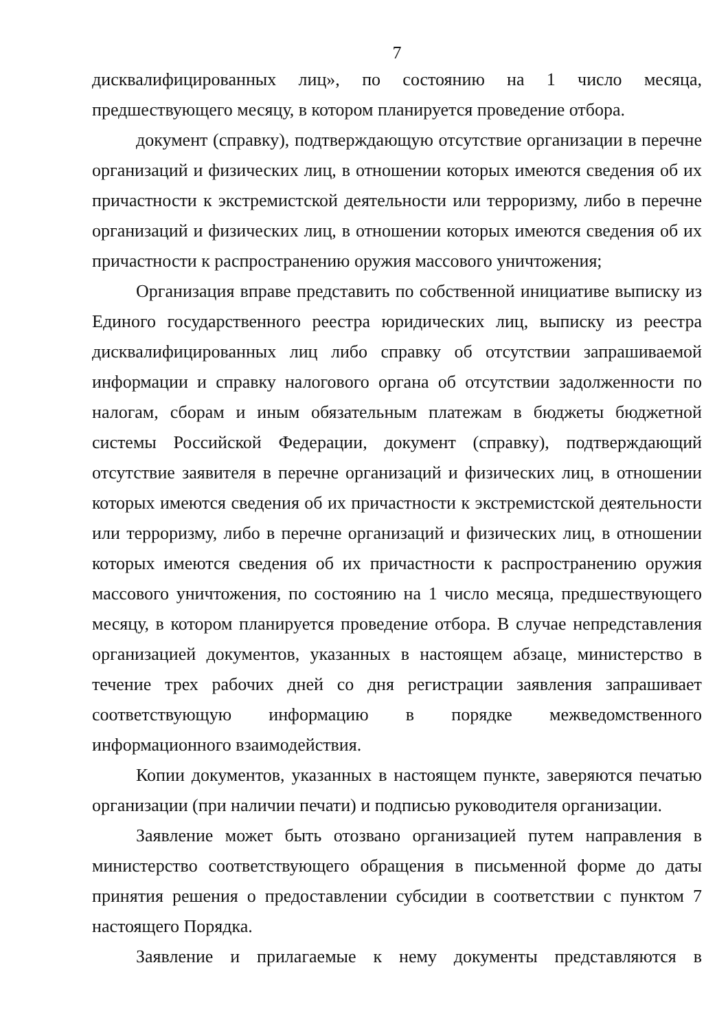7
дисквалифицированных лиц», по состоянию на 1 число месяца, предшествующего месяцу, в котором планируется проведение отбора.
документ (справку), подтверждающую отсутствие организации в перечне организаций и физических лиц, в отношении которых имеются сведения об их причастности к экстремистской деятельности или терроризму, либо в перечне организаций и физических лиц, в отношении которых имеются сведения об их причастности к распространению оружия массового уничтожения;
Организация вправе представить по собственной инициативе выписку из Единого государственного реестра юридических лиц, выписку из реестра дисквалифицированных лиц либо справку об отсутствии запрашиваемой информации и справку налогового органа об отсутствии задолженности по налогам, сборам и иным обязательным платежам в бюджеты бюджетной системы Российской Федерации, документ (справку), подтверждающий отсутствие заявителя в перечне организаций и физических лиц, в отношении которых имеются сведения об их причастности к экстремистской деятельности или терроризму, либо в перечне организаций и физических лиц, в отношении которых имеются сведения об их причастности к распространению оружия массового уничтожения, по состоянию на 1 число месяца, предшествующего месяцу, в котором планируется проведение отбора. В случае непредставления организацией документов, указанных в настоящем абзаце, министерство в течение трех рабочих дней со дня регистрации заявления запрашивает соответствующую информацию в порядке межведомственного информационного взаимодействия.
Копии документов, указанных в настоящем пункте, заверяются печатью организации (при наличии печати) и подписью руководителя организации.
Заявление может быть отозвано организацией путем направления в министерство соответствующего обращения в письменной форме до даты принятия решения о предоставлении субсидии в соответствии с пунктом 7 настоящего Порядка.
Заявление и прилагаемые к нему документы представляются в